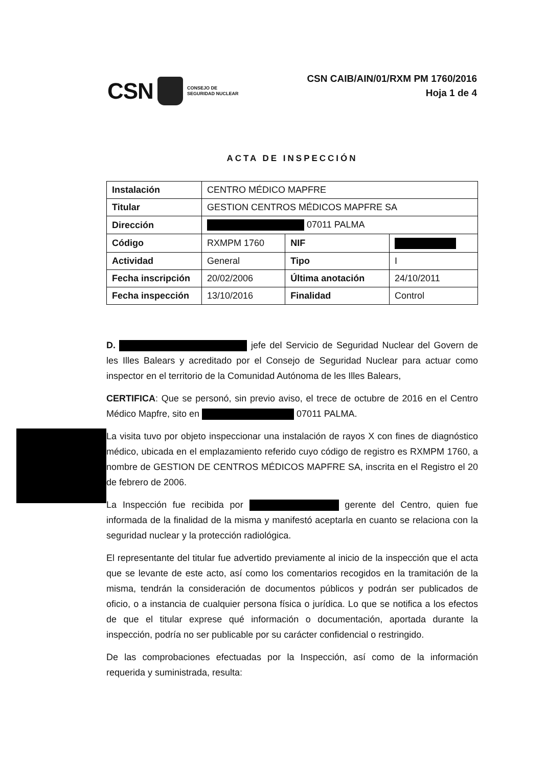CSN CONSEJO DE
SEGURIDAD NUCLEAR
CSN CAIB/AIN/01/RXM PM 1760/2016
Hoja 1 de 4
ACTA DE INSPECCIÓN
| Instalación | CENTRO MÉDICO MAPFRE | | |
| Titular | GESTION CENTROS MÉDICOS MAPFRE SA | | |
| Dirección | 07011 PALMA | | |
| Código | RXMPM 1760 | NIF | |
| Actividad | General | Tipo | I |
| Fecha inscripción | 20/02/2006 | Última anotación | 24/10/2011 |
| Fecha inspección | 13/10/2016 | Finalidad | Control |
D. jefe del Servicio de Seguridad Nuclear del Govern de les Illes Balears y acreditado por el Consejo de Seguridad Nuclear para actuar como inspector en el territorio de la Comunidad Autónoma de les Illes Balears,
CERTIFICA: Que se personó, sin previo aviso, el trece de octubre de 2016 en el Centro Médico Mapfre, sito en 07011 PALMA.
La visita tuvo por objeto inspeccionar una instalación de rayos X con fines de diagnóstico médico, ubicada en el emplazamiento referido cuyo código de registro es RXMPM 1760, a nombre de GESTION DE CENTROS MÉDICOS MAPFRE SA, inscrita en el Registro el 20 de febrero de 2006.
La Inspección fue recibida por gerente del Centro, quien fue informada de la finalidad de la misma y manifestó aceptarla en cuanto se relaciona con la seguridad nuclear y la protección radiológica.
El representante del titular fue advertido previamente al inicio de la inspección que el acta que se levante de este acto, así como los comentarios recogidos en la tramitación de la misma, tendrán la consideración de documentos públicos y podrán ser publicados de oficio, o a instancia de cualquier persona física o jurídica. Lo que se notifica a los efectos de que el titular exprese qué información o documentación, aportada durante la inspección, podría no ser publicable por su carácter confidencial o restringido.
De las comprobaciones efectuadas por la Inspección, así como de la información requerida y suministrada, resulta: